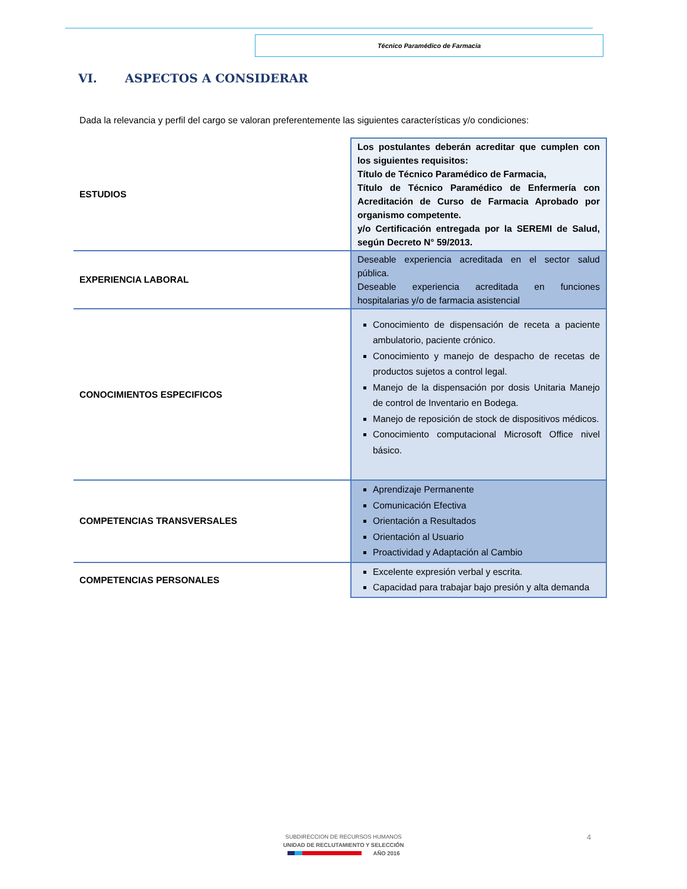Técnico Paramédico de Farmacia
VI. ASPECTOS A CONSIDERAR
Dada la relevancia y perfil del cargo se valoran preferentemente las siguientes características y/o condiciones:
| ESTUDIOS | Los postulantes deberán acreditar que cumplen con los siguientes requisitos: Título de Técnico Paramédico de Farmacia, Título de Técnico Paramédico de Enfermería con Acreditación de Curso de Farmacia Aprobado por organismo competente. y/o Certificación entregada por la SEREMI de Salud, según Decreto N° 59/2013. |
| EXPERIENCIA LABORAL | Deseable experiencia acreditada en el sector salud pública. Deseable experiencia acreditada en funciones hospitalarias y/o de farmacia asistencial |
| CONOCIMIENTOS ESPECIFICOS | Conocimiento de dispensación de receta a paciente ambulatorio, paciente crónico. Conocimiento y manejo de despacho de recetas de productos sujetos a control legal. Manejo de la dispensación por dosis Unitaria Manejo de control de Inventario en Bodega. Manejo de reposición de stock de dispositivos médicos. Conocimiento computacional Microsoft Office nivel básico. |
| COMPETENCIAS TRANSVERSALES | Aprendizaje Permanente Comunicación Efectiva Orientación a Resultados Orientación al Usuario Proactividad y Adaptación al Cambio |
| COMPETENCIAS PERSONALES | Excelente expresión verbal y escrita. Capacidad para trabajar bajo presión y alta demanda |
4
SUBDIRECCION DE RECURSOS HUMANOS
UNIDAD DE RECLUTAMIENTO Y SELECCIÓN
AÑO 2016